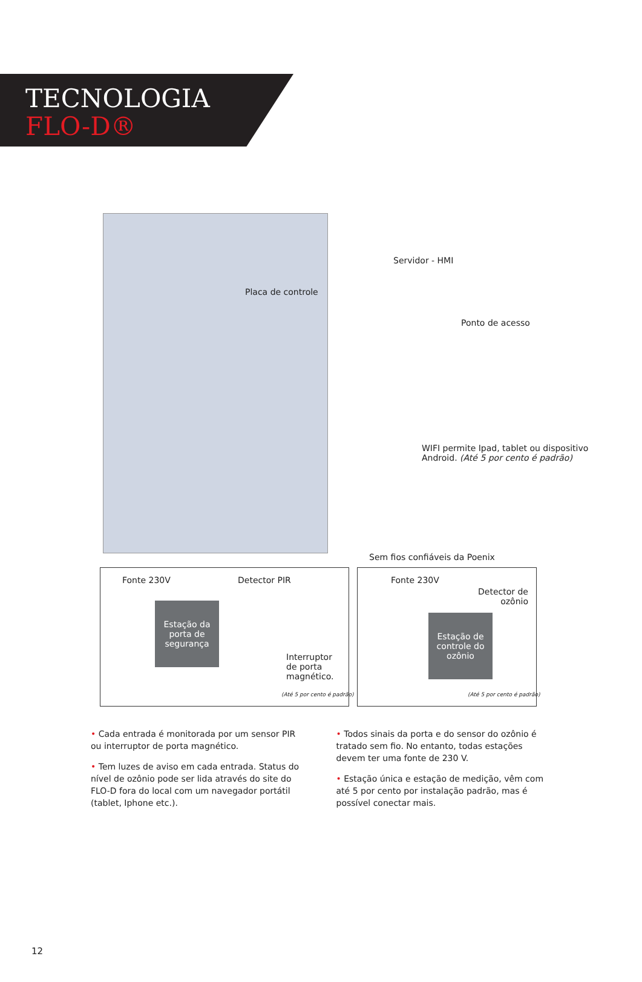TECNOLOGIA
FLO-D®
Servidor - HMI
Placa de controle
Ponto de acesso
WIFI permite Ipad, tablet ou dispositivo
Android. (Até 5 por cento é padrão)
Sem fios confiáveis da Poenix
Fonte 230V Detector PIR
Estação da porta de segurança
Interruptor
de porta
magnético.
(Até 5 por cento é padrão)
Fonte 230V
Detector de
ozônio
Estação de controle do ozônio
(Até 5 por cento é padrão)
• Cada entrada é monitorada por um sensor PIR ou interruptor de porta magnético.
• Tem luzes de aviso em cada entrada. Status do nível de ozônio pode ser lida através do site do FLO-D fora do local com um navegador portátil (tablet, Iphone etc.).
• Todos sinais da porta e do sensor do ozônio é tratado sem fio. No entanto, todas estações devem ter uma fonte de 230 V.
• Estação única e estação de medição, vêm com até 5 por cento por instalação padrão, mas é possível conectar mais.
12